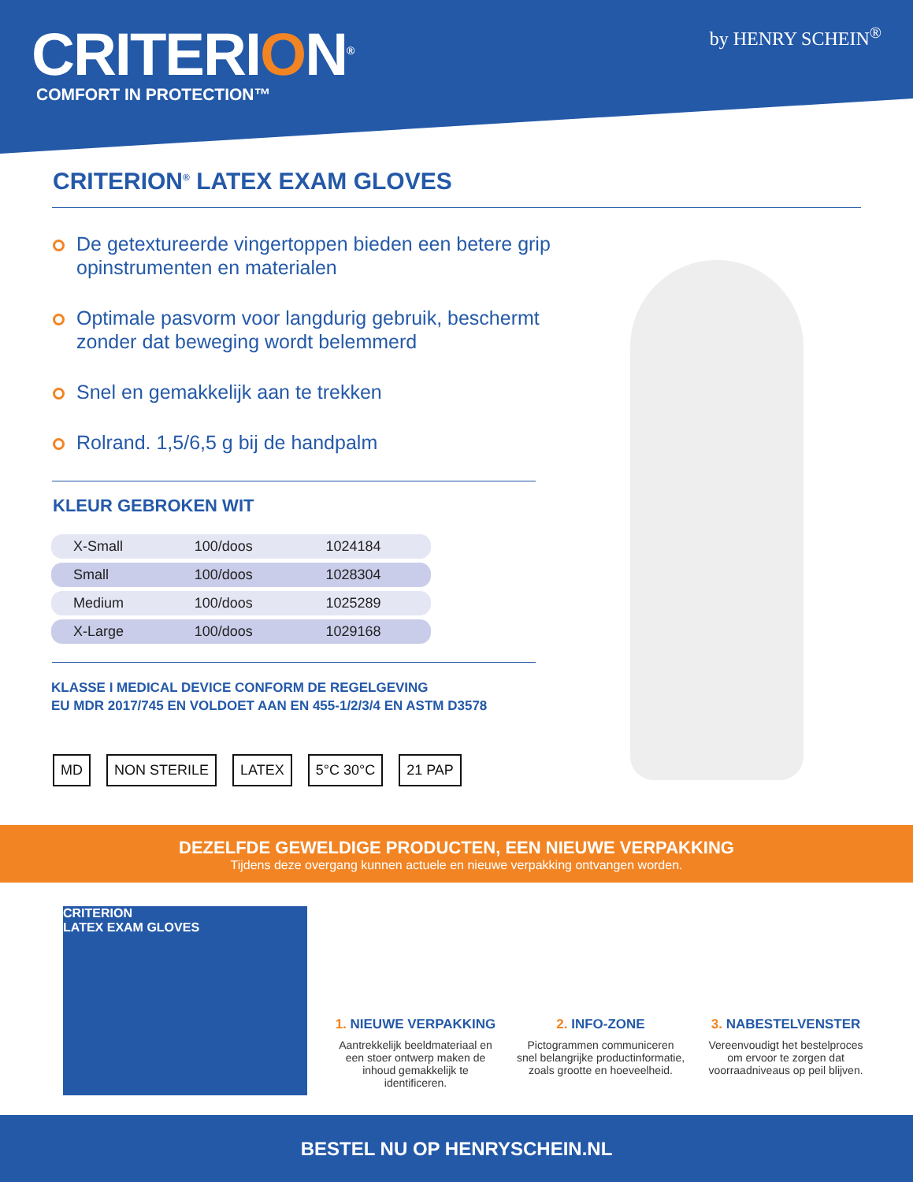CRITERION<sup>®</sup>
COMFORT IN PROTECTION™
by HENRY SCHEIN<sup>®</sup>
CRITERION<sup>®</sup> LATEX EXAM GLOVES
De getextureerde vingertoppen bieden een betere grip opinstrumenten en materialen
Optimale pasvorm voor langdurig gebruik, beschermt zonder dat beweging wordt belemmerd
Snel en gemakkelijk aan te trekken
Rolrand. 1,5/6,5 g bij de handpalm
KLEUR GEBROKEN WIT
| X-Small | 100/doos | 1024184 |
| Small | 100/doos | 1028304 |
| Medium | 100/doos | 1025289 |
| X-Large | 100/doos | 1029168 |
KLASSE I MEDICAL DEVICE CONFORM DE REGELGEVING
EU MDR 2017/745 EN VOLDOET AAN EN 455-1/2/3/4 EN ASTM D3578
MD NON STERILE LATEX 5°C 30°C 21 PAP
DEZELFDE GEWELDIGE PRODUCTEN, EEN NIEUWE VERPAKKING
Tijdens deze overgang kunnen actuele en nieuwe verpakking ontvangen worden.
CRITERION
LATEX EXAM GLOVES
1. NIEUWE VERPAKKING
Aantrekkelijk beeldmateriaal en een stoer ontwerp maken de inhoud gemakkelijk te identificeren.
2. INFO-ZONE
Pictogrammen communiceren snel belangrijke productinformatie, zoals grootte en hoeveelheid.
3. NABESTELVENSTER
Vereenvoudigt het bestelproces om ervoor te zorgen dat voorraadniveaus op peil blijven.
BESTEL NU OP HENRYSCHEIN.NL